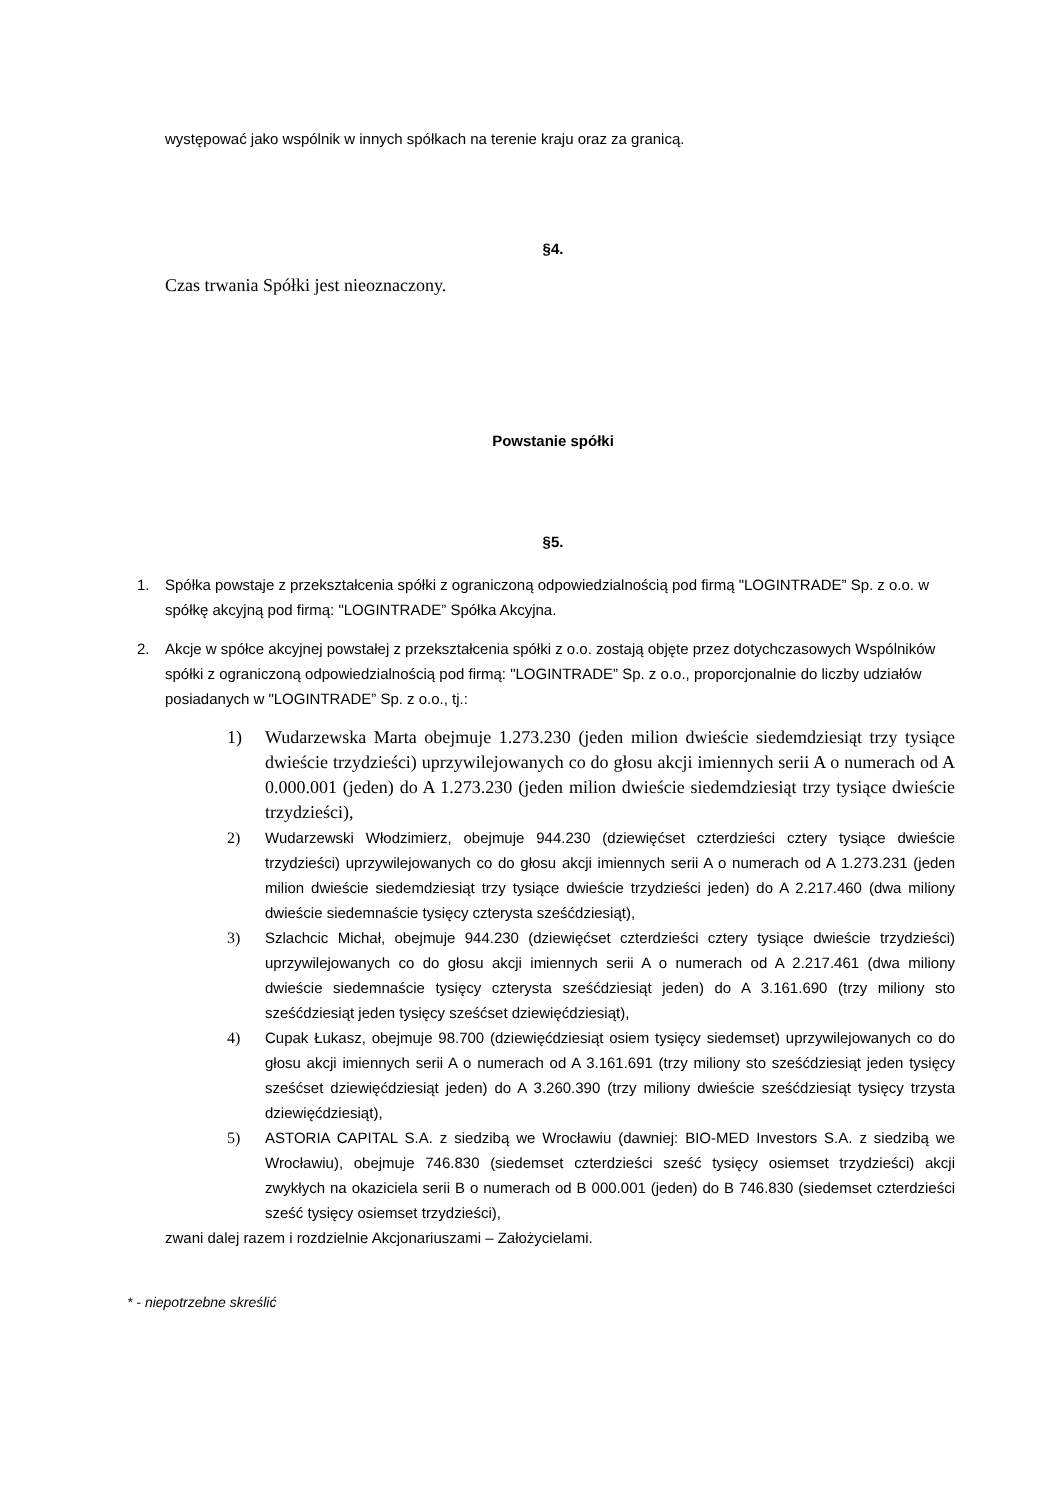występować jako wspólnik w innych spółkach na terenie kraju oraz za granicą.
§4.
Czas trwania Spółki jest nieoznaczony.
Powstanie spółki
§5.
1. Spółka powstaje z przekształcenia spółki z ograniczoną odpowiedzialnością pod firmą "LOGINTRADE” Sp. z o.o. w spółkę akcyjną pod firmą: "LOGINTRADE” Spółka Akcyjna.
2. Akcje w spółce akcyjnej powstałej z przekształcenia spółki z o.o. zostają objęte przez dotychczasowych Wspólników spółki z ograniczoną odpowiedzialnością pod firmą: "LOGINTRADE” Sp. z o.o., proporcjonalnie do liczby udziałów posiadanych w "LOGINTRADE” Sp. z o.o., tj.:
1) Wudarzewska Marta obejmuje 1.273.230 (jeden milion dwieście siedemdziesiąt trzy tysiące dwieście trzydzieści) uprzywilejowanych co do głosu akcji imiennych serii A o numerach od A 0.000.001 (jeden) do A 1.273.230 (jeden milion dwieście siedemdziesiąt trzy tysiące dwieście trzydzieści),
2) Wudarzewski Włodzimierz, obejmuje 944.230 (dziewięćset czterdzieści cztery tysiące dwieście trzydzieści) uprzywilejowanych co do głosu akcji imiennych serii A o numerach od A 1.273.231 (jeden milion dwieście siedemdziesiąt trzy tysiące dwieście trzydzieści jeden) do A 2.217.460 (dwa miliony dwieście siedemnaście tysięcy czterysta sześćdziesiąt),
3) Szlachcic Michał, obejmuje 944.230 (dziewięćset czterdzieści cztery tysiące dwieście trzydzieści) uprzywilejowanych co do głosu akcji imiennych serii A o numerach od A 2.217.461 (dwa miliony dwieście siedemnaście tysięcy czterysta sześćdziesiąt jeden) do A 3.161.690 (trzy miliony sto sześćdziesiąt jeden tysięcy sześćset dziewięćdziesiąt),
4) Cupak Łukasz, obejmuje 98.700 (dziewięćdziesiąt osiem tysięcy siedemset) uprzywilejowanych co do głosu akcji imiennych serii A o numerach od A 3.161.691 (trzy miliony sto sześćdziesiąt jeden tysięcy sześćset dziewięćdziesiąt jeden) do A 3.260.390 (trzy miliony dwieście sześćdziesiąt tysięcy trzysta dziewięćdziesiąt),
5) ASTORIA CAPITAL S.A. z siedzibą we Wrocławiu (dawniej: BIO-MED Investors S.A. z siedzibą we Wrocławiu), obejmuje 746.830 (siedemset czterdzieści sześć tysięcy osiemset trzydzieści) akcji zwykłych na okaziciela serii B o numerach od B 000.001 (jeden) do B 746.830 (siedemset czterdzieści sześć tysięcy osiemset trzydzieści),
zwani dalej razem i rozdzielnie Akcjonariuszami – Założycielami.
* - niepotrzebne skreślić